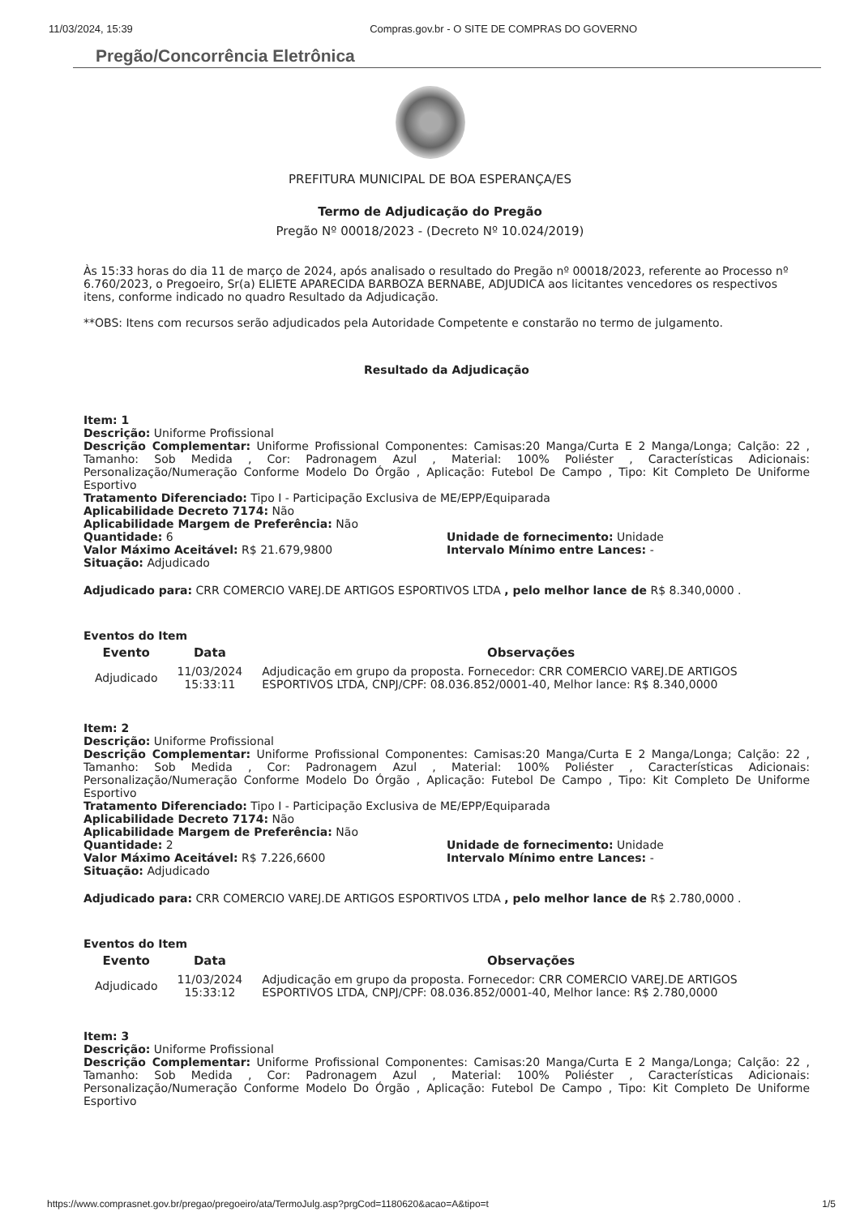11/03/2024, 15:39 Compras.gov.br - O SITE DE COMPRAS DO GOVERNO
Pregão/Concorrência Eletrônica
PREFITURA MUNICIPAL DE BOA ESPERANÇA/ES
Termo de Adjudicação do Pregão
Pregão Nº 00018/2023 - (Decreto Nº 10.024/2019)
Às 15:33 horas do dia 11 de março de 2024, após analisado o resultado do Pregão nº 00018/2023, referente ao Processo nº 6.760/2023, o Pregoeiro, Sr(a) ELIETE APARECIDA BARBOZA BERNABE, ADJUDICA aos licitantes vencedores os respectivos itens, conforme indicado no quadro Resultado da Adjudicação.
**OBS: Itens com recursos serão adjudicados pela Autoridade Competente e constarão no termo de julgamento.
Resultado da Adjudicação
Item: 1
Descrição: Uniforme Profissional
Descrição Complementar: Uniforme Profissional Componentes: Camisas:20 Manga/Curta E 2 Manga/Longa; Calção: 22 , Tamanho: Sob Medida , Cor: Padronagem Azul , Material: 100% Poliéster , Características Adicionais: Personalização/Numeração Conforme Modelo Do Órgão , Aplicação: Futebol De Campo , Tipo: Kit Completo De Uniforme Esportivo
Tratamento Diferenciado: Tipo I - Participação Exclusiva de ME/EPP/Equiparada
Aplicabilidade Decreto 7174: Não
Aplicabilidade Margem de Preferência: Não
Quantidade: 6 Unidade de fornecimento: Unidade
Valor Máximo Aceitável: R$ 21.679,9800 Intervalo Mínimo entre Lances: -
Situação: Adjudicado
Adjudicado para: CRR COMERCIO VAREJ.DE ARTIGOS ESPORTIVOS LTDA , pelo melhor lance de R$ 8.340,0000 .
Eventos do Item
| Evento | Data | Observações |
| --- | --- | --- |
| Adjudicado | 11/03/2024 15:33:11 | Adjudicação em grupo da proposta. Fornecedor: CRR COMERCIO VAREJ.DE ARTIGOS ESPORTIVOS LTDA, CNPJ/CPF: 08.036.852/0001-40, Melhor lance: R$ 8.340,0000 |
Item: 2
Descrição: Uniforme Profissional
Descrição Complementar: Uniforme Profissional Componentes: Camisas:20 Manga/Curta E 2 Manga/Longa; Calção: 22 , Tamanho: Sob Medida , Cor: Padronagem Azul , Material: 100% Poliéster , Características Adicionais: Personalização/Numeração Conforme Modelo Do Órgão , Aplicação: Futebol De Campo , Tipo: Kit Completo De Uniforme Esportivo
Tratamento Diferenciado: Tipo I - Participação Exclusiva de ME/EPP/Equiparada
Aplicabilidade Decreto 7174: Não
Aplicabilidade Margem de Preferência: Não
Quantidade: 2 Unidade de fornecimento: Unidade
Valor Máximo Aceitável: R$ 7.226,6600 Intervalo Mínimo entre Lances: -
Situação: Adjudicado
Adjudicado para: CRR COMERCIO VAREJ.DE ARTIGOS ESPORTIVOS LTDA , pelo melhor lance de R$ 2.780,0000 .
Eventos do Item
| Evento | Data | Observações |
| --- | --- | --- |
| Adjudicado | 11/03/2024 15:33:12 | Adjudicação em grupo da proposta. Fornecedor: CRR COMERCIO VAREJ.DE ARTIGOS ESPORTIVOS LTDA, CNPJ/CPF: 08.036.852/0001-40, Melhor lance: R$ 2.780,0000 |
Item: 3
Descrição: Uniforme Profissional
Descrição Complementar: Uniforme Profissional Componentes: Camisas:20 Manga/Curta E 2 Manga/Longa; Calção: 22 , Tamanho: Sob Medida , Cor: Padronagem Azul , Material: 100% Poliéster , Características Adicionais: Personalização/Numeração Conforme Modelo Do Órgão , Aplicação: Futebol De Campo , Tipo: Kit Completo De Uniforme Esportivo
https://www.comprasnet.gov.br/pregao/pregoeiro/ata/TermoJulg.asp?prgCod=1180620&acao=A&tipo=t 1/5